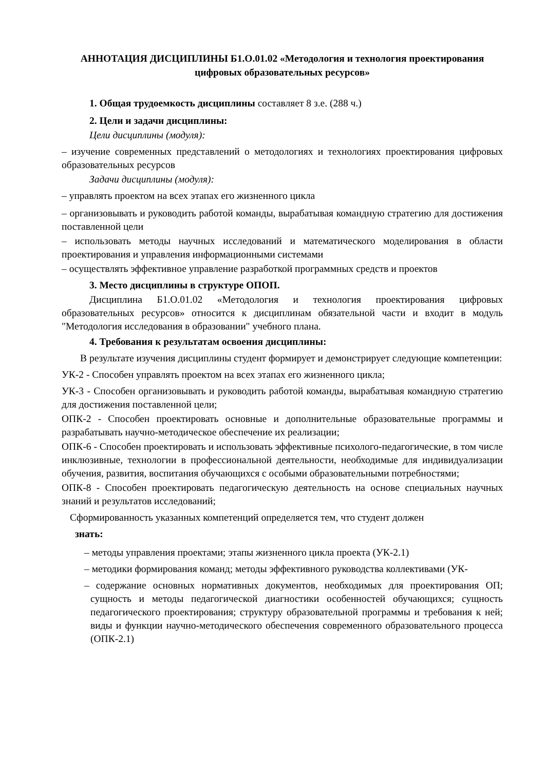АННОТАЦИЯ ДИСЦИПЛИНЫ Б1.О.01.02 «Методология и технология проектирования цифровых образовательных ресурсов»
1. Общая трудоемкость дисциплины составляет 8 з.е. (288 ч.)
2. Цели и задачи дисциплины:
Цели дисциплины (модуля):
– изучение современных представлений о методологиях и технологиях проектирования цифровых образовательных ресурсов
Задачи дисциплины (модуля):
– управлять проектом на всех этапах его жизненного цикла
– организовывать и руководить работой команды, вырабатывая командную стратегию для достижения поставленной цели
– использовать методы научных исследований и математического моделирования в области проектирования и управления информационными системами
– осуществлять эффективное управление разработкой программных средств и проектов
3. Место дисциплины в структуре ОПОП.
Дисциплина Б1.О.01.02 «Методология и технология проектирования цифровых образовательных ресурсов» относится к дисциплинам обязательной части и входит в модуль "Методология исследования в образовании" учебного плана.
4. Требования к результатам освоения дисциплины:
В результате изучения дисциплины студент формирует и демонстрирует следующие компетенции:
УК-2 - Способен управлять проектом на всех этапах его жизненного цикла;
УК-3 - Способен организовывать и руководить работой команды, вырабатывая командную стратегию для достижения поставленной цели;
ОПК-2 - Способен проектировать основные и дополнительные образовательные программы и разрабатывать научно-методическое обеспечение их реализации;
ОПК-6 - Способен проектировать и использовать эффективные психолого-педагогические, в том числе инклюзивные, технологии в профессиональной деятельности, необходимые для индивидуализации обучения, развития, воспитания обучающихся с особыми образовательными потребностями;
ОПК-8 - Способен проектировать педагогическую деятельность на основе специальных научных знаний и результатов исследований;
Сформированность указанных компетенций определяется тем, что студент должен
знать:
– методы управления проектами; этапы жизненного цикла проекта (УК-2.1)
– методики формирования команд; методы эффективного руководства коллективами (УК-
– содержание основных нормативных документов, необходимых для проектирования ОП; сущность и методы педагогической диагностики особенностей обучающихся; сущность педагогического проектирования; структуру образовательной программы и требования к ней; виды и функции научно-методического обеспечения современного образовательного процесса (ОПК-2.1)